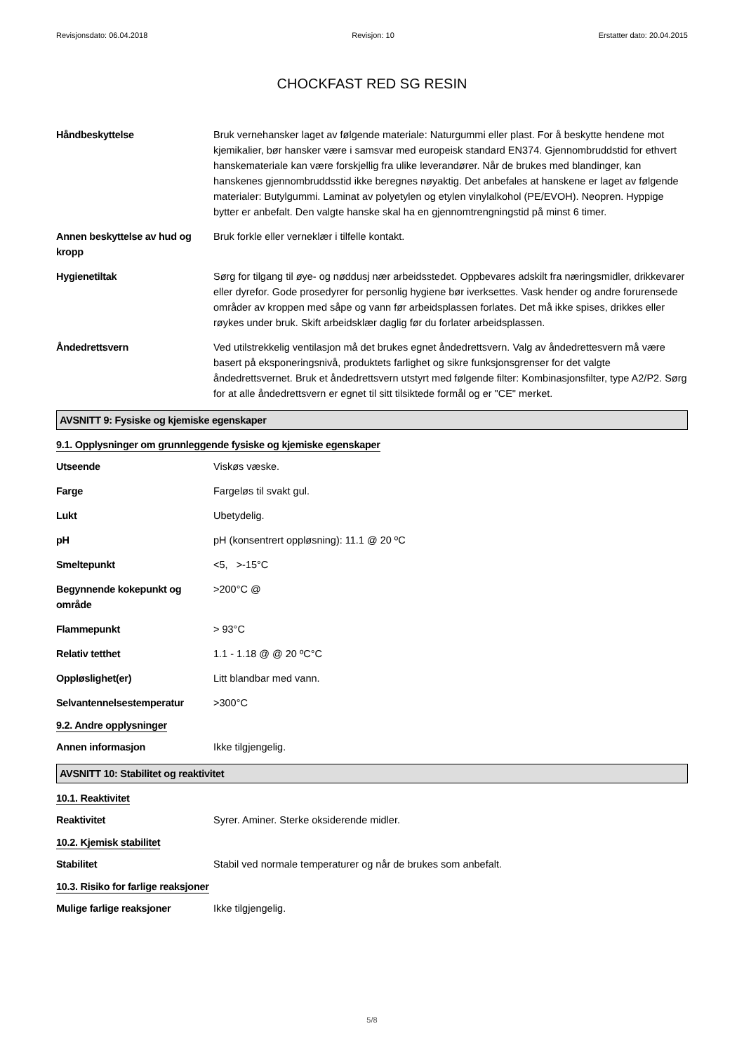Revisjonsdato: 06.04.2018 Revisjon: 10 Erstatter dato: 20.04.2015
CHOCKFAST RED SG RESIN
Håndbeskyttelse Bruk vernehansker laget av følgende materiale: Naturgummi eller plast. For å beskytte hendene mot kjemikalier, bør hansker være i samsvar med europeisk standard EN374. Gjennombruddstid for ethvert hanskemateriale kan være forskjellig fra ulike leverandører. Når de brukes med blandinger, kan hanskenes gjennombruddsstid ikke beregnes nøyaktig. Det anbefales at hanskene er laget av følgende materialer: Butylgummi. Laminat av polyetylen og etylen vinylalkohol (PE/EVOH). Neopren. Hyppige bytter er anbefalt. Den valgte hanske skal ha en gjennomtrengningstid på minst 6 timer.
Annen beskyttelse av hud og kropp
Bruk forkle eller verneklær i tilfelle kontakt.
Hygienetiltak Sørg for tilgang til øye- og nøddusj nær arbeidsstedet. Oppbevares adskilt fra næringsmidler, drikkevarer eller dyrefor. Gode prosedyrer for personlig hygiene bør iverksettes. Vask hender og andre forurensede områder av kroppen med såpe og vann før arbeidsplassen forlates. Det må ikke spises, drikkes eller røykes under bruk. Skift arbeidsklær daglig før du forlater arbeidsplassen.
Åndedrettsvern Ved utilstrekkelig ventilasjon må det brukes egnet åndedrettsvern. Valg av åndedrettesvern må være basert på eksponeringsnivå, produktets farlighet og sikre funksjonsgrenser for det valgte åndedrettsvernet. Bruk et åndedrettsvern utstyrt med følgende filter: Kombinasjonsfilter, type A2/P2. Sørg for at alle åndedrettsvern er egnet til sitt tilsiktede formål og er "CE" merket.
AVSNITT 9: Fysiske og kjemiske egenskaper
9.1. Opplysninger om grunnleggende fysiske og kjemiske egenskaper
Utseende Viskøs væske.
Farge Fargeløs til svakt gul.
Lukt Ubetydelig.
pH pH (konsentrert oppløsning): 11.1 @ 20 ºC
Smeltepunkt <5, >-15°C
Begynnende kokepunkt og område
>200°C @
Flammepunkt > 93°C
Relativ tetthet 1.1 - 1.18 @ @ 20 ºC°C
Oppløslighet(er) Litt blandbar med vann.
Selvantennelsestemperatur >300°C
9.2. Andre opplysninger
Annen informasjon Ikke tilgjengelig.
AVSNITT 10: Stabilitet og reaktivitet
10.1. Reaktivitet
Reaktivitet Syrer. Aminer. Sterke oksiderende midler.
10.2. Kjemisk stabilitet
Stabilitet Stabil ved normale temperaturer og når de brukes som anbefalt.
10.3. Risiko for farlige reaksjoner
Mulige farlige reaksjoner Ikke tilgjengelig.
5/8